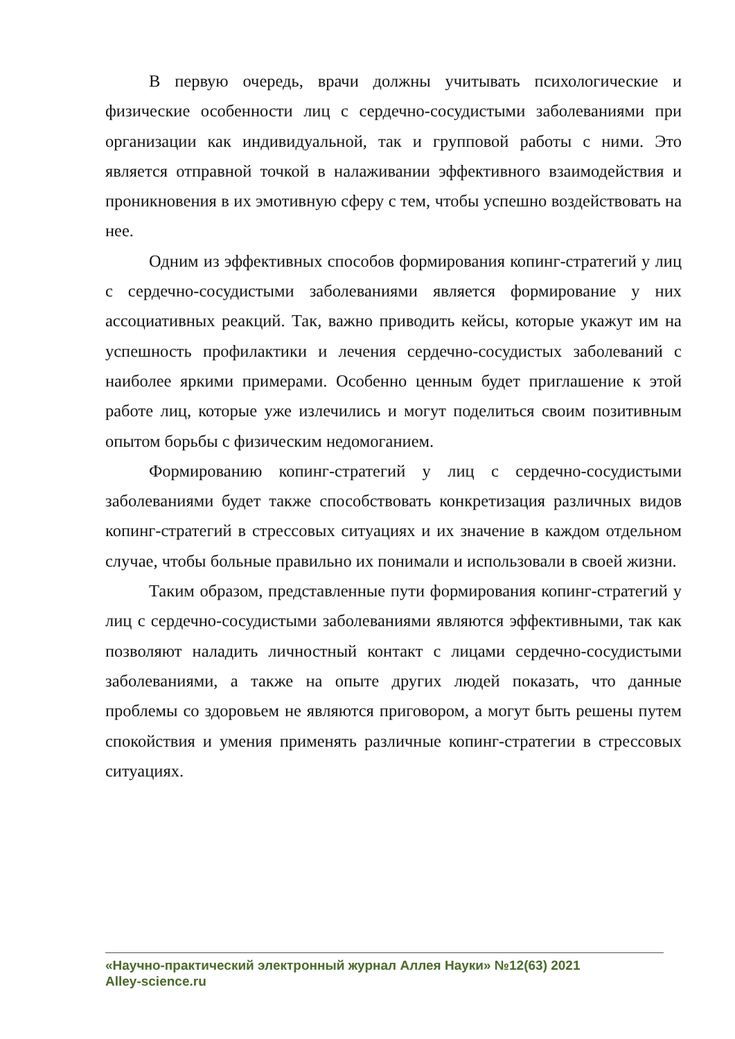В первую очередь, врачи должны учитывать психологические и физические особенности лиц с сердечно-сосудистыми заболеваниями при организации как индивидуальной, так и групповой работы с ними. Это является отправной точкой в налаживании эффективного взаимодействия и проникновения в их эмотивную сферу с тем, чтобы успешно воздействовать на нее.
Одним из эффективных способов формирования копинг-стратегий у лиц с сердечно-сосудистыми заболеваниями является формирование у них ассоциативных реакций. Так, важно приводить кейсы, которые укажут им на успешность профилактики и лечения сердечно-сосудистых заболеваний с наиболее яркими примерами. Особенно ценным будет приглашение к этой работе лиц, которые уже излечились и могут поделиться своим позитивным опытом борьбы с физическим недомоганием.
Формированию копинг-стратегий у лиц с сердечно-сосудистыми заболеваниями будет также способствовать конкретизация различных видов копинг-стратегий в стрессовых ситуациях и их значение в каждом отдельном случае, чтобы больные правильно их понимали и использовали в своей жизни.
Таким образом, представленные пути формирования копинг-стратегий у лиц с сердечно-сосудистыми заболеваниями являются эффективными, так как позволяют наладить личностный контакт с лицами сердечно-сосудистыми заболеваниями, а также на опыте других людей показать, что данные проблемы со здоровьем не являются приговором, а могут быть решены путем спокойствия и умения применять различные копинг-стратегии в стрессовых ситуациях.
«Научно-практический электронный журнал Аллея Науки» №12(63) 2021
Alley-science.ru